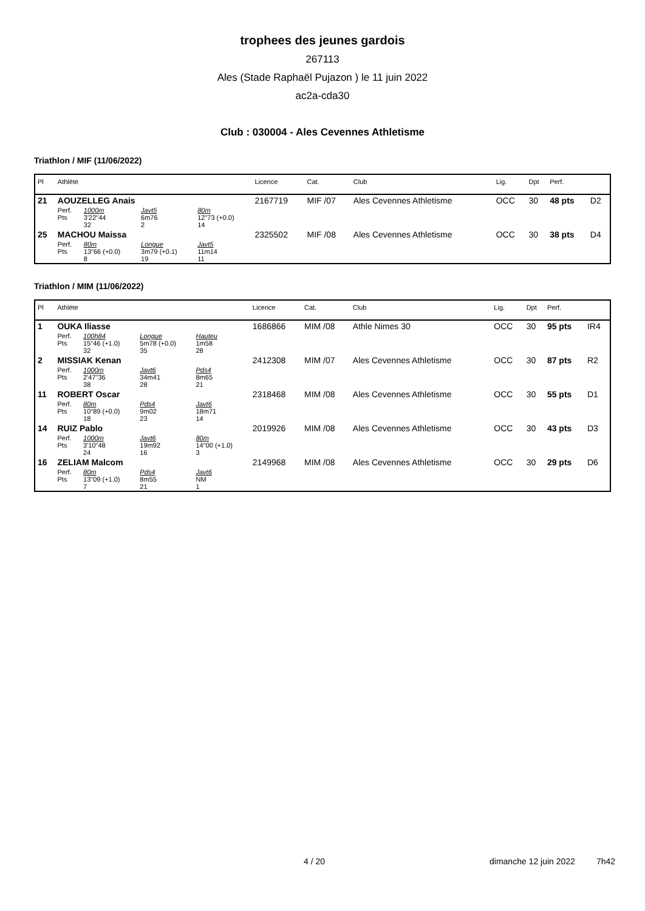trophees des jeunes gardois
267113
Ales (Stade Raphaël Pujazon ) le 11 juin 2022
ac2a-cda30
Club : 030004 - Ales Cevennes Athletisme
Triathlon / MIF (11/06/2022)
| Pl | Athlète | | | | Licence | Cat. | Club | Lig. | Dpt | Perf. | |
| --- | --- | --- | --- | --- | --- | --- | --- | --- | --- | --- | --- |
| 21 | AOUZELLEG Anais | | | | 2167719 | MIF /07 | Ales Cevennes Athletisme | OCC | 30 | 48 pts | D2 |
| | Perf. Pts | 1000m 3'22"44 32 | Javt5 6m76 2 | 80m 12"73 (+0.0) 14 | | | | | | | |
| 25 | MACHOU Maissa | | | | 2325502 | MIF /08 | Ales Cevennes Athletisme | OCC | 30 | 38 pts | D4 |
| | Perf. Pts | 80m 13"66 (+0.0) 8 | Longue 3m79 (+0.1) 19 | Javt5 11m14 11 | | | | | | | |
Triathlon / MIM (11/06/2022)
| Pl | Athlète | | | | Licence | Cat. | Club | Lig. | Dpt | Perf. | |
| --- | --- | --- | --- | --- | --- | --- | --- | --- | --- | --- | --- |
| 1 | OUKA Iliasse | | | | 1686866 | MIM /08 | Athle Nimes 30 | OCC | 30 | 95 pts | IR4 |
| | Perf. Pts | 100h84 15"46 (+1.0) 32 | Longue 5m78 (+0.0) 35 | Hauteu 1m58 28 | | | | | | | |
| 2 | MISSIAK Kenan | | | | 2412308 | MIM /07 | Ales Cevennes Athletisme | OCC | 30 | 87 pts | R2 |
| | Perf. Pts | 1000m 2'47"36 38 | Javt6 34m41 28 | Pds4 8m65 21 | | | | | | | |
| 11 | ROBERT Oscar | | | | 2318468 | MIM /08 | Ales Cevennes Athletisme | OCC | 30 | 55 pts | D1 |
| | Perf. Pts | 80m 10"89 (+0.0) 18 | Pds4 9m02 23 | Javt6 18m71 14 | | | | | | | |
| 14 | RUIZ Pablo | | | | 2019926 | MIM /08 | Ales Cevennes Athletisme | OCC | 30 | 43 pts | D3 |
| | Perf. Pts | 1000m 3'10"48 24 | Javt6 19m92 16 | 80m 14"00 (+1.0) 3 | | | | | | | |
| 16 | ZELIAM Malcom | | | | 2149968 | MIM /08 | Ales Cevennes Athletisme | OCC | 30 | 29 pts | D6 |
| | Perf. Pts | 80m 13"09 (+1.0) 7 | Pds4 8m55 21 | Javt6 NM 1 | | | | | | | |
4 / 20
dimanche 12 juin 2022 7h42